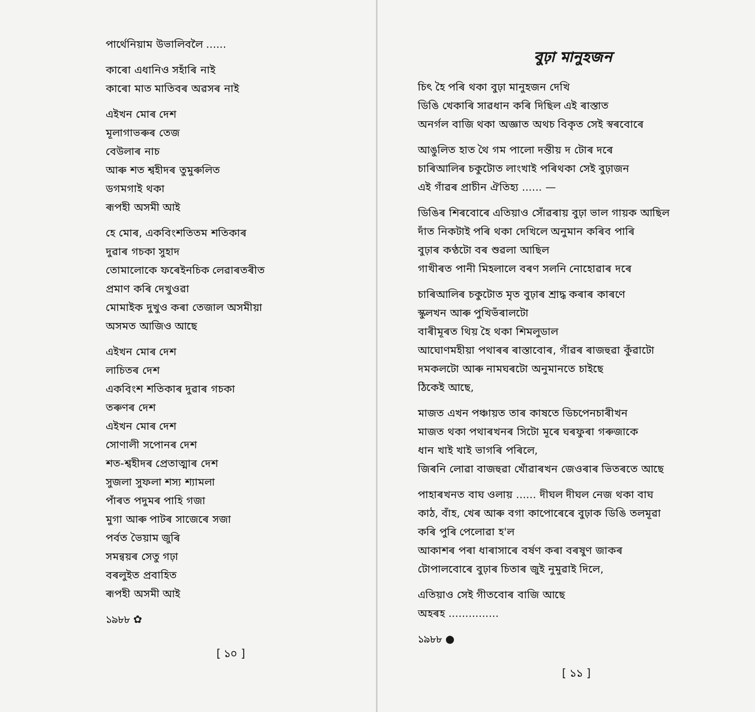পাৰ্থেনিয়াম উভালিবলৈ ......
কাৰো এধানিও সহাঁৰি নাই
কাৰো মাত মাতিবৰ অৱসৰ নাই
এইখন মোৰ দেশ
মূলাগাভৰুৰ তেজ
বেউলাৰ নাচ
আৰু শত শ্বহীদৰ তুমুৰুলিত
ডগমগাই থকা
ৰূপহী অসমী আই
হে মোৰ, একবিংশতিতম শতিকাৰ
দুৱাৰ গচকা সুহাদ
তোমালোকে ফৰেইনচিক লেৱাৰতৰীত
প্ৰমাণ কৰি দেখুওৱা
মোমাইক দুখুও কৰা তেজাল অসমীয়া
অসমত আজিও আছে
এইখন মোৰ দেশ
লাচিতৰ দেশ
একবিংশ শতিকাৰ দুৱাৰ গচকা
তৰুণৰ দেশ
এইখন মোৰ দেশ
সোণালী সপোনৰ দেশ
শত-শ্বহীদৰ প্ৰেতাত্মাৰ দেশ
সুজলা সুফলা শস্য শ্যামলা
পাঁৰত পদুমৰ পাহি গজা
মুগা আৰু পাটৰ সাজেৰে সজা
পৰ্বত ভৈয়াম জুৰি
সমন্বয়ৰ সেতু গঢ়া
বৰলুইত প্ৰবাহিত
ৰূপহী অসমী আই
১৯৮৮ ✿
[ ১০ ]
বুঢ়া মানুহজন
চিৎ হৈ পৰি থকা বুঢ়া মানুহজন দেখি
ডিঙি খেকাৰি সাৱধান কৰি দিছিল এই ৰাস্তাত
অনৰ্গল বাজি থকা অজ্ঞাত অথচ বিকৃত সেই স্বৰবোৰে
আঙুলিত হাত থৈ গম পালো দন্তীয় দ টোৰ দৰে
চাৰিআলিৰ চকুটোত লাংখাই পৰিথকা সেই বুঢ়াজন
এই গাঁৱৰ প্ৰাচীন ঐতিহ্য ...... —
ডিঙিৰ শিৰবোৰে এতিয়াও সোঁৱৰায় বুঢ়া ভাল গায়ক আছিল
দাঁত নিকটাই পৰি থকা দেখিলে অনুমান কৰিব পাৰি
বুঢ়াৰ কণ্ঠটো বৰ শুৱলা আছিল
গাখীৰত পানী মিহলালে বৰণ সলনি নোহোৱাৰ দৰে
চাৰিআলিৰ চকুটোত মৃত বুঢ়াৰ শ্ৰাদ্ধ কৰাৰ কাৰণে
স্কুলখন আৰু পুখিভঁৰালটো
বাৰীমূৰত থিয় হৈ থকা শিমলুডাল
আঘোণমহীয়া পথাৰৰ ৰাস্তাবোৰ, গাঁৱৰ ৰাজহুৱা কুঁৱাটো
দমকলটো আৰু নামঘৰটো অনুমানতে চাইছে
ঠিকেই আছে,
মাজত এখন পঞ্চায়ত তাৰ কাষতে ডিচপেনচাৰীখন
মাজত থকা পথাৰখনৰ সিটো মূৰে ঘৰফুৰা গৰুজাকে
ধান খাই খাই ভাগৰি পৰিলে,
জিৰনি লোৱা বাজহুৱা খোঁৱাৰখন জেওৰাৰ ভিতৰতে আছে
পাহাৰখনত বাঘ ওলায় ...... দীঘল দীঘল নেজ থকা বাঘ
কাঠ, বাঁহ, খেৰ আৰু বগা কাপোৰেৰে বুঢ়াক ডিঙি তলমূৱা
কৰি পুৰি পেলোৱা হ'ল
আকাশৰ পৰা ধাৰাসাৰে বৰ্ষণ কৰা বৰষুণ জাকৰ
টোপালবোৰে বুঢ়াৰ চিতাৰ জুই নুমুৱাই দিলে,
এতিয়াও সেই গীতবোৰ বাজি আছে
অহৰহ ...............
১৯৮৮ ●
[ ১১ ]